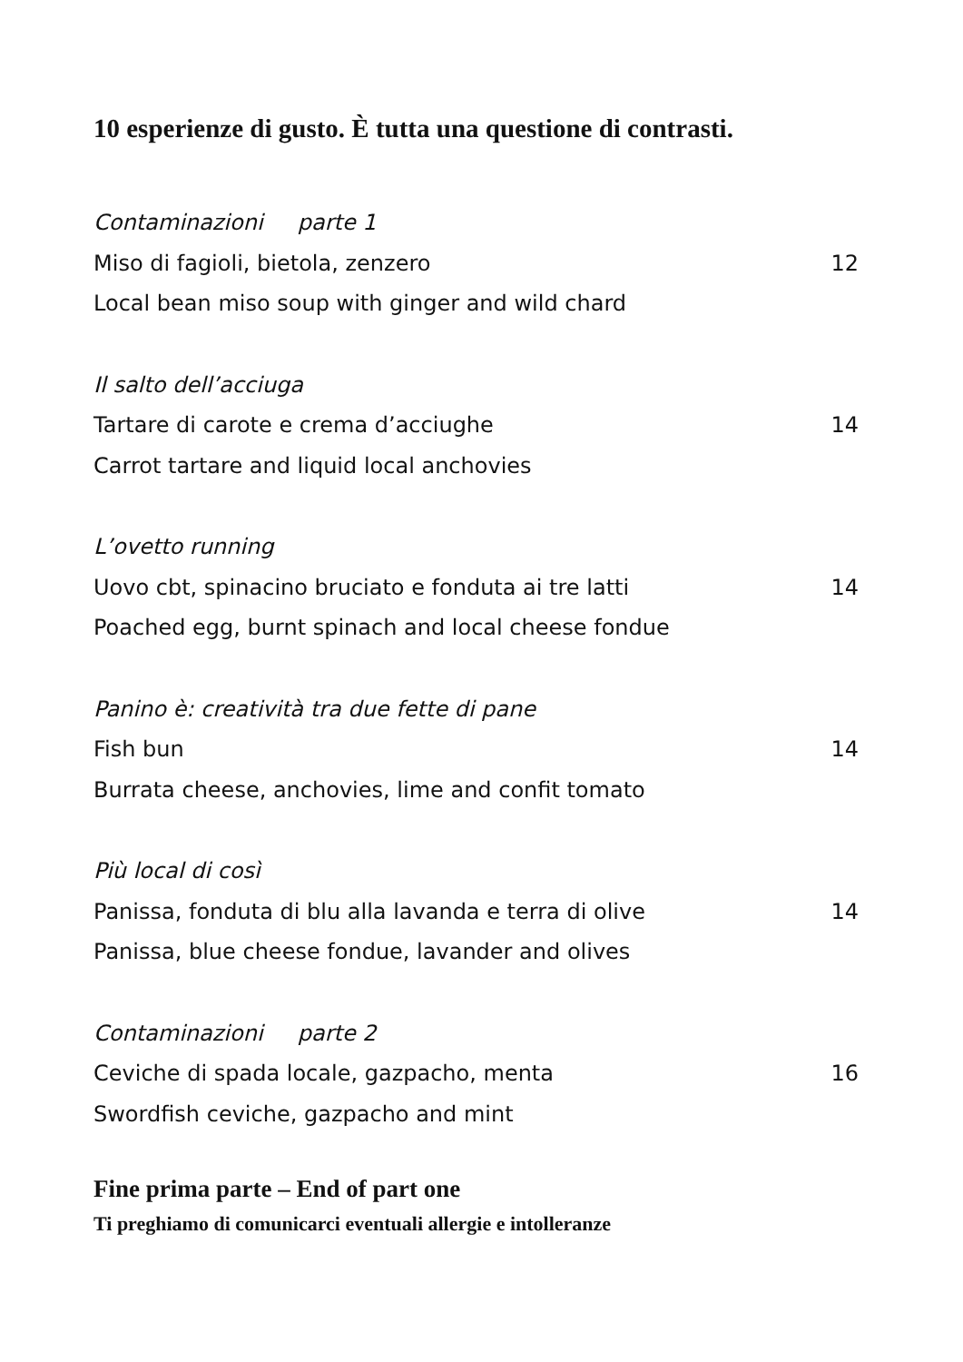10 esperienze di gusto. È tutta una questione di contrasti.
Contaminazioni parte 1
Miso di fagioli, bietola, zenzero 12
Local bean miso soup with ginger and wild chard
Il salto dell’acciuga
Tartare di carote e crema d’acciughe 14
Carrot tartare and liquid local anchovies
L’ovetto running
Uovo cbt, spinacino bruciato e fonduta ai tre latti 14
Poached egg, burnt spinach and local cheese fondue
Panino è: creatività tra due fette di pane
Fish bun 14
Burrata cheese, anchovies, lime and confit tomato
Più local di così
Panissa, fonduta di blu alla lavanda e terra di olive 14
Panissa, blue cheese fondue, lavander and olives
Contaminazioni parte 2
Ceviche di spada locale, gazpacho, menta 16
Swordfish ceviche, gazpacho and mint
Fine prima parte – End of part one
Ti preghiamo di comunicarci eventuali allergie e intolleranze